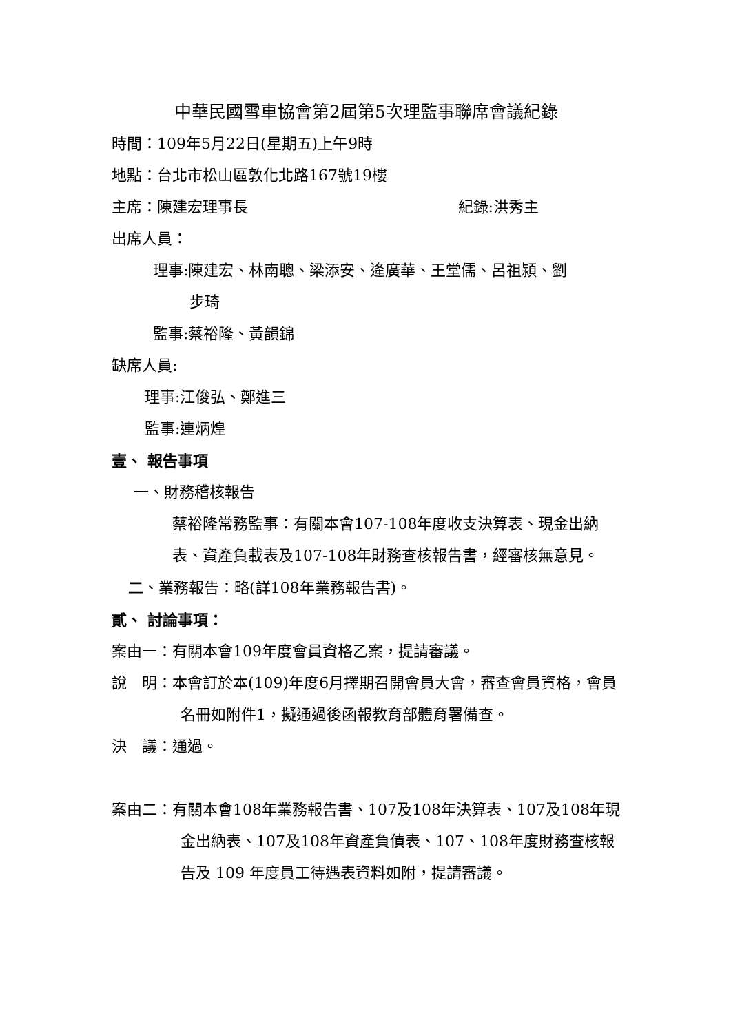中華民國雪車協會第2屆第5次理監事聯席會議紀錄
時間：109年5月22日(星期五)上午9時
地點：台北市松山區敦化北路167號19樓
主席：陳建宏理事長 紀錄:洪秀主
出席人員：
理事:陳建宏、林南聰、梁添安、逄廣華、王堂儒、呂祖潁、劉
步琦
監事:蔡裕隆、黃韻錦
缺席人員:
理事:江俊弘、鄭進三
監事:連炳煌
壹、 報告事項
一、財務稽核報告
蔡裕隆常務監事：有關本會107-108年度收支決算表、現金出納表、資產負載表及107-108年財務查核報告書，經審核無意見。
二、業務報告：略(詳108年業務報告書)。
貳、 討論事項：
案由一：有關本會109年度會員資格乙案，提請審議。
說　明：本會訂於本(109)年度6月擇期召開會員大會，審查會員資格，會員名冊如附件1，擬通過後函報教育部體育署備查。
決　議：通過。
案由二：有關本會108年業務報告書、107及108年決算表、107及108年現金出納表、107及108年資產負債表、107、108年度財務查核報告及 109 年度員工待遇表資料如附，提請審議。